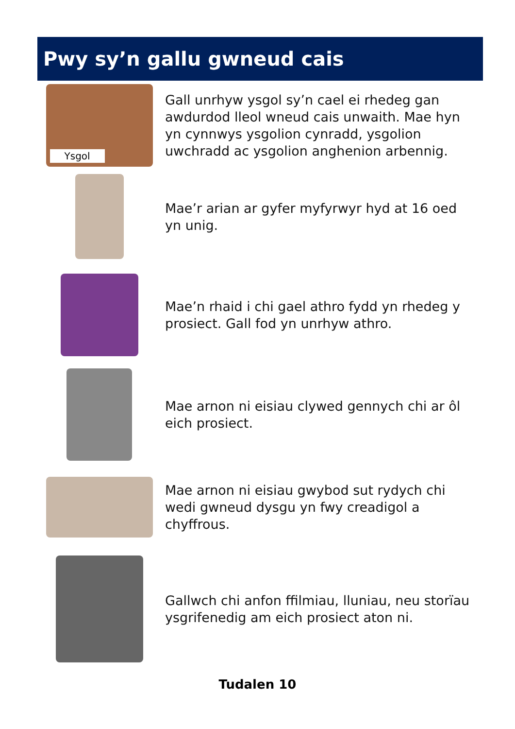Pwy sy’n gallu gwneud cais
Ysgol
Gall unrhyw ysgol sy’n cael ei rhedeg gan awdurdod lleol wneud cais unwaith. Mae hyn yn cynnwys ysgolion cynradd, ysgolion uwchradd ac ysgolion anghenion arbennig.
Mae’r arian ar gyfer myfyrwyr hyd at 16 oed yn unig.
Mae’n rhaid i chi gael athro fydd yn rhedeg y prosiect. Gall fod yn unrhyw athro.
Mae arnon ni eisiau clywed gennych chi ar ôl eich prosiect.
Mae arnon ni eisiau gwybod sut rydych chi wedi gwneud dysgu yn fwy creadigol a chyffrous.
Gallwch chi anfon ffilmiau, lluniau, neu storïau ysgrifenedig am eich prosiect aton ni.
Tudalen 10